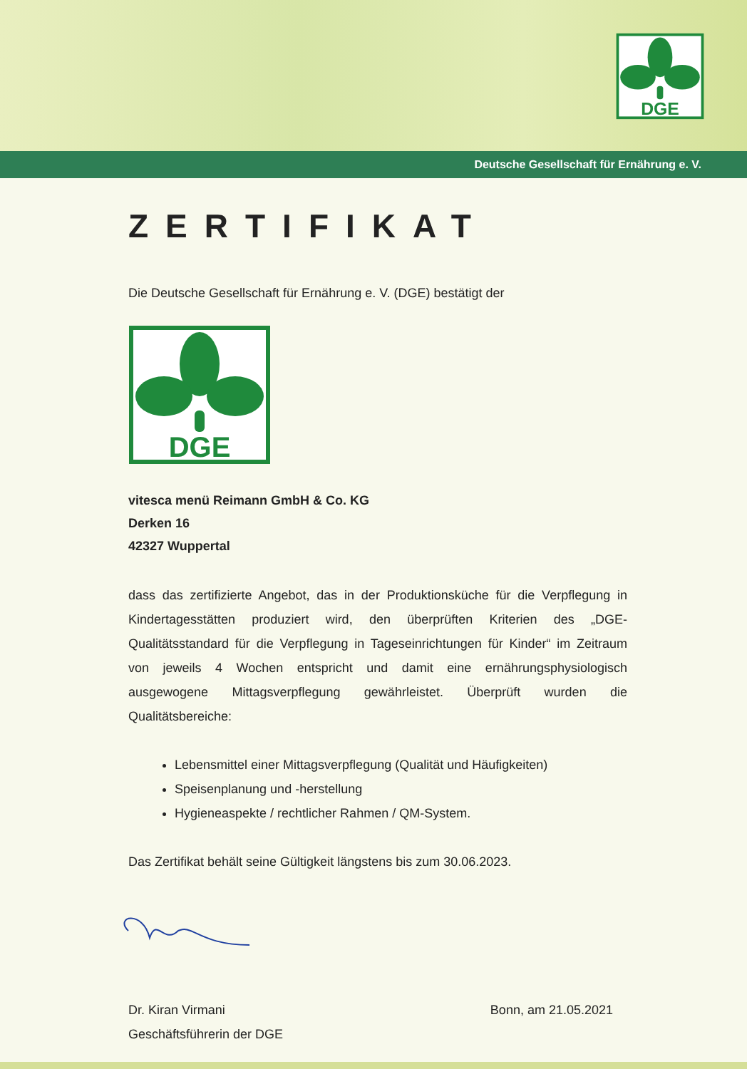DGE
Deutsche Gesellschaft für Ernährung e. V.
ZERTIFIKAT
Die Deutsche Gesellschaft für Ernährung e. V. (DGE) bestätigt der
DGE
vitesca menü Reimann GmbH & Co. KG
Derken 16
42327 Wuppertal
dass das zertifizierte Angebot, das in der Produktionsküche für die Verpflegung in Kindertagesstätten produziert wird, den überprüften Kriterien des „DGE-Qualitätsstandard für die Verpflegung in Tageseinrichtungen für Kinder“ im Zeitraum von jeweils 4 Wochen entspricht und damit eine ernährungsphysio­logisch ausgewogene Mittagsverpflegung gewährleistet. Überprüft wurden die Qualitätsbereiche:
Lebensmittel einer Mittagsverpflegung (Qualität und Häufigkeiten)
Speisenplanung und -herstellung
Hygieneaspekte / rechtlicher Rahmen / QM-System.
Das Zertifikat behält seine Gültigkeit längstens bis zum 30.06.2023.
Dr. Kiran Virmani
Geschäftsführerin der DGE
Bonn, am 21.05.2021